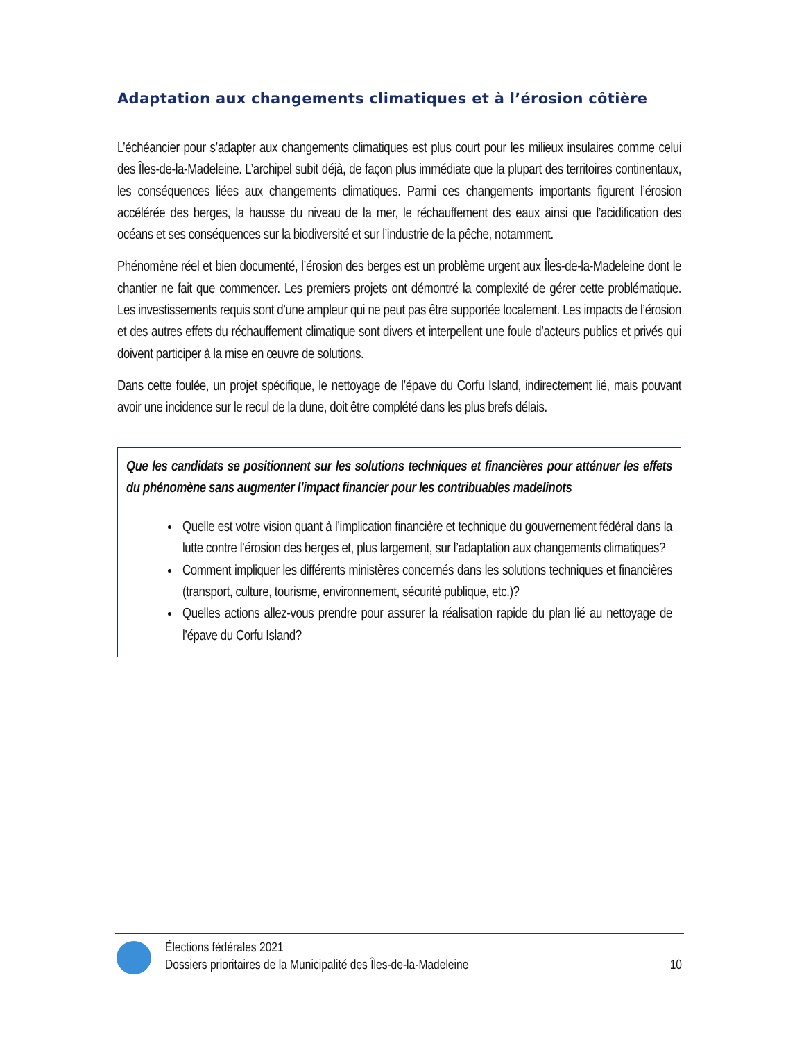Adaptation aux changements climatiques et à l’érosion côtière
L’échéancier pour s’adapter aux changements climatiques est plus court pour les milieux insulaires comme celui des Îles-de-la-Madeleine. L’archipel subit déjà, de façon plus immédiate que la plupart des territoires continentaux, les conséquences liées aux changements climatiques. Parmi ces changements importants figurent l’érosion accélérée des berges, la hausse du niveau de la mer, le réchauffement des eaux ainsi que l’acidification des océans et ses conséquences sur la biodiversité et sur l’industrie de la pêche, notamment.
Phénomène réel et bien documenté, l’érosion des berges est un problème urgent aux Îles-de-la-Madeleine dont le chantier ne fait que commencer. Les premiers projets ont démontré la complexité de gérer cette problématique. Les investissements requis sont d’une ampleur qui ne peut pas être supportée localement. Les impacts de l’érosion et des autres effets du réchauffement climatique sont divers et interpellent une foule d’acteurs publics et privés qui doivent participer à la mise en œuvre de solutions.
Dans cette foulée, un projet spécifique, le nettoyage de l’épave du Corfu Island, indirectement lié, mais pouvant avoir une incidence sur le recul de la dune, doit être complété dans les plus brefs délais.
Que les candidats se positionnent sur les solutions techniques et financières pour atténuer les effets du phénomène sans augmenter l’impact financier pour les contribuables madelinots
Quelle est votre vision quant à l’implication financière et technique du gouvernement fédéral dans la lutte contre l’érosion des berges et, plus largement, sur l’adaptation aux changements climatiques?
Comment impliquer les différents ministères concernés dans les solutions techniques et financières (transport, culture, tourisme, environnement, sécurité publique, etc.)?
Quelles actions allez-vous prendre pour assurer la réalisation rapide du plan lié au nettoyage de l’épave du Corfu Island?
Élections fédérales 2021
Dossiers prioritaires de la Municipalité des Îles-de-la-Madeleine
10